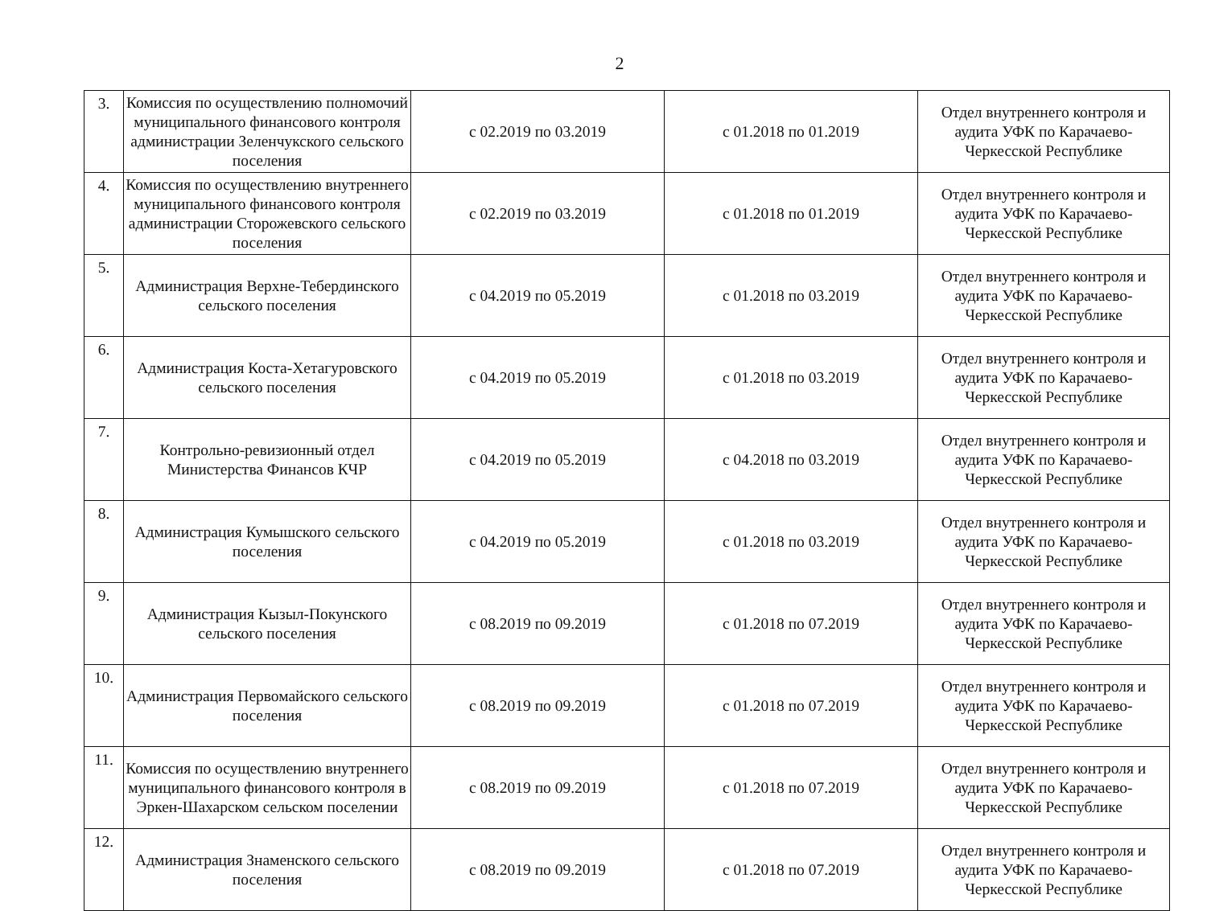2
| 3. | Комиссия по осуществлению полномочий муниципального финансового контроля администрации Зеленчукского сельского поселения | с 02.2019 по 03.2019 | с 01.2018 по 01.2019 | Отдел внутреннего контроля и аудита УФК по Карачаево-Черкесской Республике |
| 4. | Комиссия по осуществлению внутреннего муниципального финансового контроля администрации Сторожевского сельского поселения | с 02.2019 по 03.2019 | с 01.2018 по 01.2019 | Отдел внутреннего контроля и аудита УФК по Карачаево-Черкесской Республике |
| 5. | Администрация Верхне-Тебердинского сельского поселения | с 04.2019 по 05.2019 | с 01.2018 по 03.2019 | Отдел внутреннего контроля и аудита УФК по Карачаево-Черкесской Республике |
| 6. | Администрация Коста-Хетагуровского сельского поселения | с 04.2019 по 05.2019 | с 01.2018 по 03.2019 | Отдел внутреннего контроля и аудита УФК по Карачаево-Черкесской Республике |
| 7. | Контрольно-ревизионный отдел Министерства Финансов КЧР | с 04.2019 по 05.2019 | с 04.2018 по 03.2019 | Отдел внутреннего контроля и аудита УФК по Карачаево-Черкесской Республике |
| 8. | Администрация Кумышского сельского поселения | с 04.2019 по 05.2019 | с 01.2018 по 03.2019 | Отдел внутреннего контроля и аудита УФК по Карачаево-Черкесской Республике |
| 9. | Администрация Кызыл-Покунского сельского поселения | с 08.2019 по 09.2019 | с 01.2018 по 07.2019 | Отдел внутреннего контроля и аудита УФК по Карачаево-Черкесской Республике |
| 10. | Администрация Первомайского сельского поселения | с 08.2019 по 09.2019 | с 01.2018 по 07.2019 | Отдел внутреннего контроля и аудита УФК по Карачаево-Черкесской Республике |
| 11. | Комиссия по осуществлению внутреннего муниципального финансового контроля в Эркен-Шахарском сельском поселении | с 08.2019 по 09.2019 | с 01.2018 по 07.2019 | Отдел внутреннего контроля и аудита УФК по Карачаево-Черкесской Республике |
| 12. | Администрация Знаменского сельского поселения | с 08.2019 по 09.2019 | с 01.2018 по 07.2019 | Отдел внутреннего контроля и аудита УФК по Карачаево-Черкесской Республике |